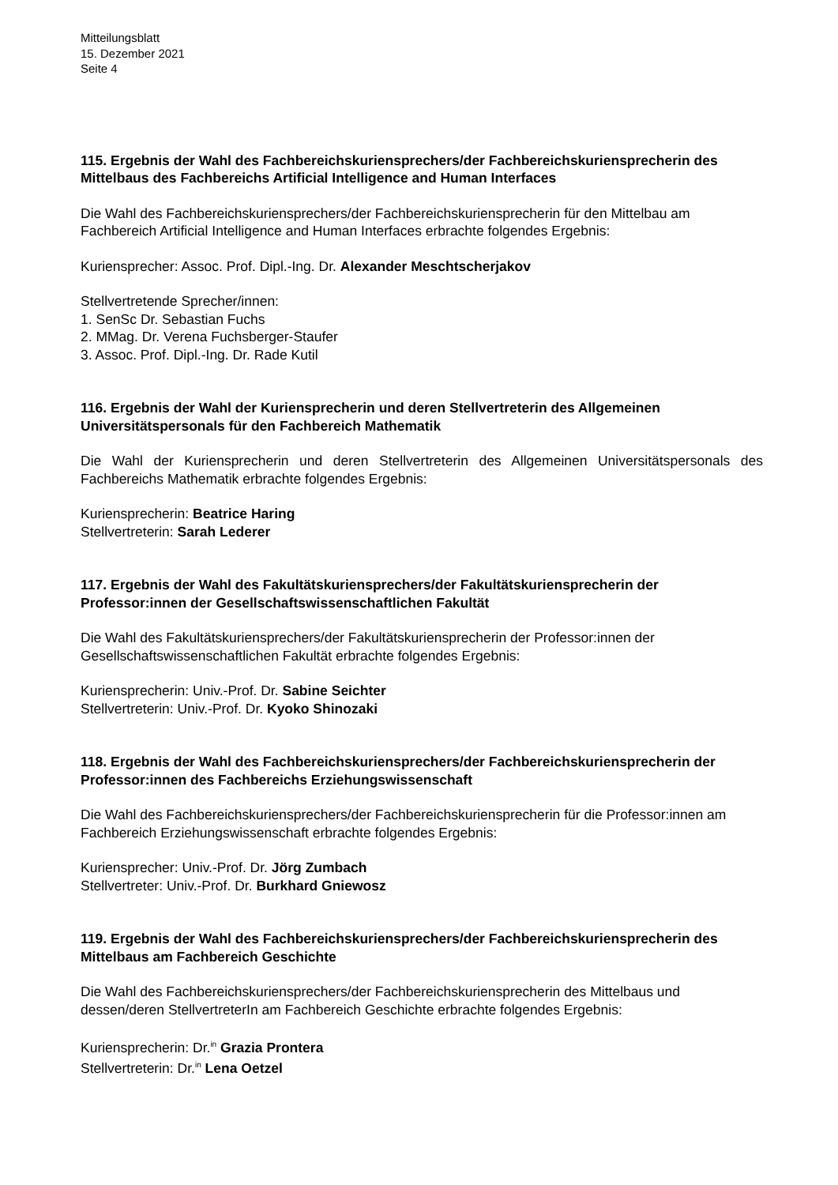Mitteilungsblatt
15. Dezember 2021
Seite 4
115. Ergebnis der Wahl des Fachbereichskuriensprechers/der Fachbereichskuriensprecherin des Mittelbaus des Fachbereichs Artificial Intelligence and Human Interfaces
Die Wahl des Fachbereichskuriensprechers/der Fachbereichskuriensprecherin für den Mittelbau am Fachbereich Artificial Intelligence and Human Interfaces erbrachte folgendes Ergebnis:
Kuriensprecher: Assoc. Prof. Dipl.-Ing. Dr. Alexander Meschtscherjakov
Stellvertretende Sprecher/innen:
1. SenSc Dr. Sebastian Fuchs
2. MMag. Dr. Verena Fuchsberger-Staufer
3. Assoc. Prof. Dipl.-Ing. Dr. Rade Kutil
116. Ergebnis der Wahl der Kuriensprecherin und deren Stellvertreterin des Allgemeinen Universitätspersonals für den Fachbereich Mathematik
Die Wahl der Kuriensprecherin und deren Stellvertreterin des Allgemeinen Universitätspersonals des Fachbereichs Mathematik erbrachte folgendes Ergebnis:
Kuriensprecherin: Beatrice Haring
Stellvertreterin: Sarah Lederer
117. Ergebnis der Wahl des Fakultätskuriensprechers/der Fakultätskuriensprecherin der Professor:innen der Gesellschaftswissenschaftlichen Fakultät
Die Wahl des Fakultätskuriensprechers/der Fakultätskuriensprecherin der Professor:innen der Gesellschaftswissenschaftlichen Fakultät erbrachte folgendes Ergebnis:
Kuriensprecherin: Univ.-Prof. Dr. Sabine Seichter
Stellvertreterin: Univ.-Prof. Dr. Kyoko Shinozaki
118. Ergebnis der Wahl des Fachbereichskuriensprechers/der Fachbereichskuriensprecherin der Professor:innen des Fachbereichs Erziehungswissenschaft
Die Wahl des Fachbereichskuriensprechers/der Fachbereichskuriensprecherin für die Professor:innen am Fachbereich Erziehungswissenschaft erbrachte folgendes Ergebnis:
Kuriensprecher: Univ.-Prof. Dr. Jörg Zumbach
Stellvertreter: Univ.-Prof. Dr. Burkhard Gniewosz
119. Ergebnis der Wahl des Fachbereichskuriensprechers/der Fachbereichskuriensprecherin des Mittelbaus am Fachbereich Geschichte
Die Wahl des Fachbereichskuriensprechers/der Fachbereichskuriensprecherin des Mittelbaus und dessen/deren StellvertreterIn am Fachbereich Geschichte erbrachte folgendes Ergebnis:
Kuriensprecherin: Dr.<sup>in</sup> Grazia Prontera
Stellvertreterin: Dr.<sup>in</sup> Lena Oetzel